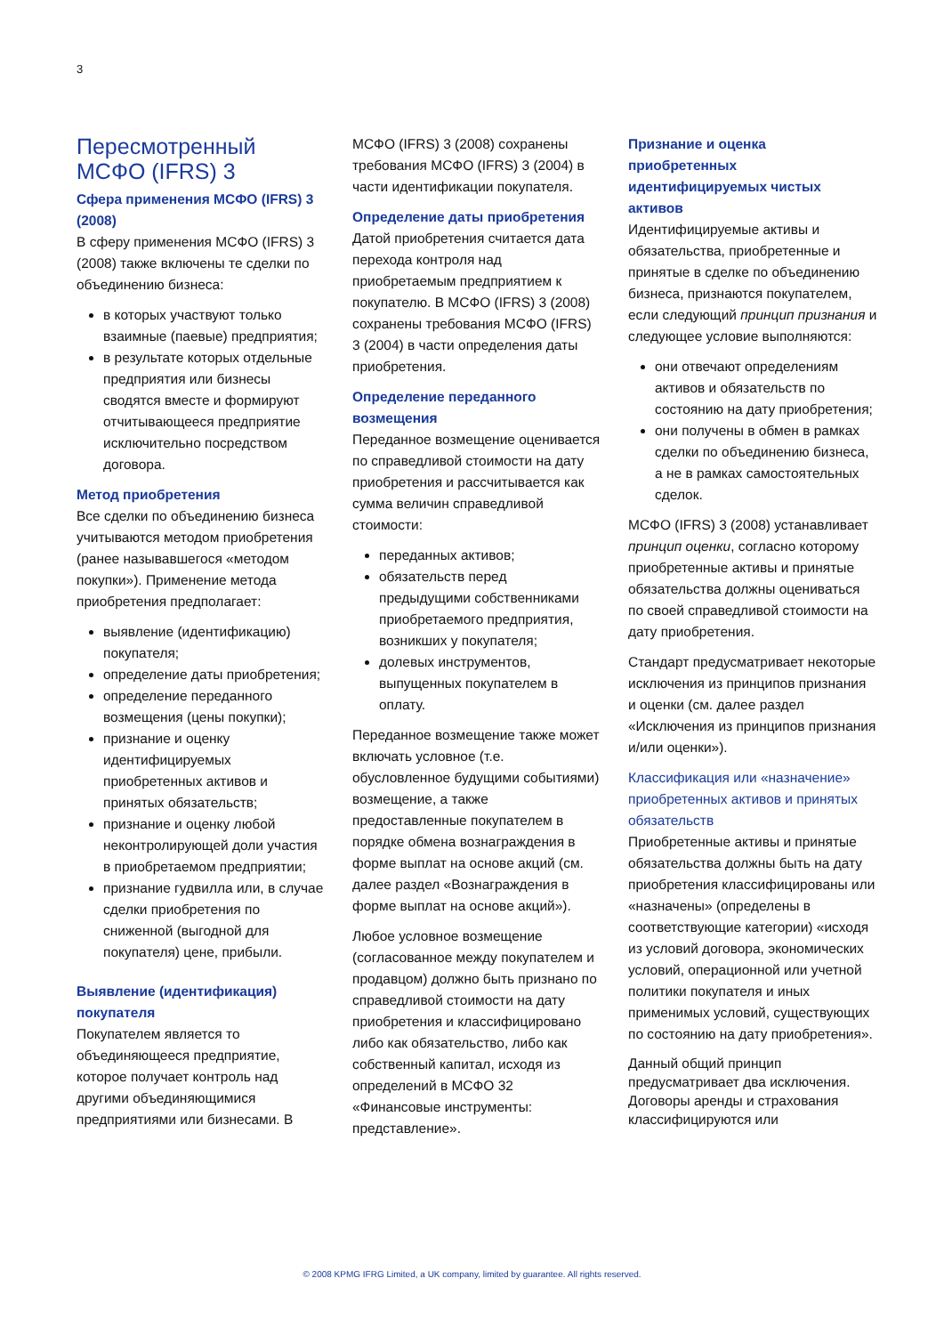3
Пересмотренный МСФО (IFRS) 3
Сфера применения МСФО (IFRS) 3 (2008)
В сферу применения МСФО (IFRS) 3 (2008) также включены те сделки по объединению бизнеса:
в которых участвуют только взаимные (паевые) предприятия;
в результате которых отдельные предприятия или бизнесы сводятся вместе и формируют отчитывающееся предприятие исключительно посредством договора.
Метод приобретения
Все сделки по объединению бизнеса учитываются методом приобретения (ранее называвшегося «методом покупки»). Применение метода приобретения предполагает:
выявление (идентификацию) покупателя;
определение даты приобретения;
определение переданного возмещения (цены покупки);
признание и оценку идентифицируемых приобретенных активов и принятых обязательств;
признание и оценку любой неконтролирующей доли участия в приобретаемом предприятии;
признание гудвилла или, в случае сделки приобретения по сниженной (выгодной для покупателя) цене, прибыли.
Выявление (идентификация) покупателя
Покупателем является то объединяющееся предприятие, которое получает контроль над другими объединяющимися предприятиями или бизнесами. В
МСФО (IFRS) 3 (2008) сохранены требования МСФО (IFRS) 3 (2004) в части идентификации покупателя.
Определение даты приобретения
Датой приобретения считается дата перехода контроля над приобретаемым предприятием к покупателю. В МСФО (IFRS) 3 (2008) сохранены требования МСФО (IFRS) 3 (2004) в части определения даты приобретения.
Определение переданного возмещения
Переданное возмещение оценивается по справедливой стоимости на дату приобретения и рассчитывается как сумма величин справедливой стоимости:
переданных активов;
обязательств перед предыдущими собственниками приобретаемого предприятия, возникших у покупателя;
долевых инструментов, выпущенных покупателем в оплату.
Переданное возмещение также может включать условное (т.е. обусловленное будущими событиями) возмещение, а также предоставленные покупателем в порядке обмена вознаграждения в форме выплат на основе акций (см. далее раздел «Вознаграждения в форме выплат на основе акций»).
Любое условное возмещение (согласованное между покупателем и продавцом) должно быть признано по справедливой стоимости на дату приобретения и классифицировано либо как обязательство, либо как собственный капитал, исходя из определений в МСФО 32 «Финансовые инструменты: представление».
Признание и оценка приобретенных идентифицируемых чистых активов
Идентифицируемые активы и обязательства, приобретенные и принятые в сделке по объединению бизнеса, признаются покупателем, если следующий принцип признания и следующее условие выполняются:
они отвечают определениям активов и обязательств по состоянию на дату приобретения;
они получены в обмен в рамках сделки по объединению бизнеса, а не в рамках самостоятельных сделок.
МСФО (IFRS) 3 (2008) устанавливает принцип оценки, согласно которому приобретенные активы и принятые обязательства должны оцениваться по своей справедливой стоимости на дату приобретения.
Стандарт предусматривает некоторые исключения из принципов признания и оценки (см. далее раздел «Исключения из принципов признания и/или оценки»).
Классификация или «назначение» приобретенных активов и принятых обязательств
Приобретенные активы и принятые обязательства должны быть на дату приобретения классифицированы или «назначены» (определены в соответствующие категории) «исходя из условий договора, экономических условий, операционной или учетной политики покупателя и иных применимых условий, существующих по состоянию на дату приобретения».
Данный общий принцип предусматривает два исключения. Договоры аренды и страхования классифицируются или
© 2008 KPMG IFRG Limited, a UK company, limited by guarantee. All rights reserved.